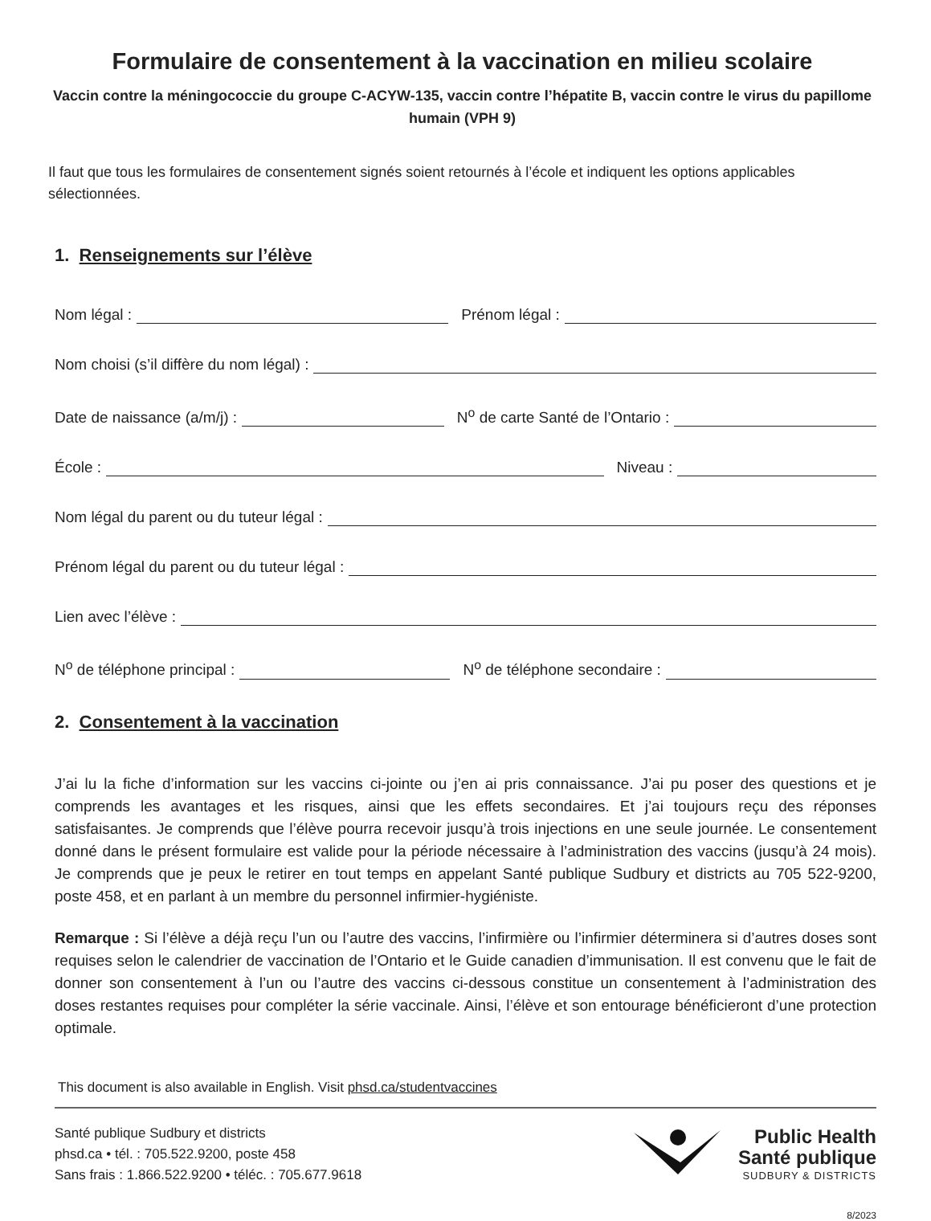Formulaire de consentement à la vaccination en milieu scolaire
Vaccin contre la méningococcie du groupe C-ACYW-135, vaccin contre l’hépatite B, vaccin contre le virus du papillome humain (VPH 9)
Il faut que tous les formulaires de consentement signés soient retournés à l’école et indiquent les options applicables sélectionnées.
1. Renseignements sur l’élève
Nom légal :
Prénom légal :
Nom choisi (s’il diffère du nom légal) :
Date de naissance (a/m/j) :
N<sup>o</sup> de carte Santé de l’Ontario :
École :
Niveau :
Nom légal du parent ou du tuteur légal :
Prénom légal du parent ou du tuteur légal :
Lien avec l’élève :
N<sup>o</sup> de téléphone principal :
N<sup>o</sup> de téléphone secondaire :
2. Consentement à la vaccination
J’ai lu la fiche d’information sur les vaccins ci-jointe ou j’en ai pris connaissance. J’ai pu poser des questions et je comprends les avantages et les risques, ainsi que les effets secondaires. Et j’ai toujours reçu des réponses satisfaisantes. Je comprends que l’élève pourra recevoir jusqu’à trois injections en une seule journée. Le consentement donné dans le présent formulaire est valide pour la période nécessaire à l’administration des vaccins (jusqu’à 24 mois). Je comprends que je peux le retirer en tout temps en appelant Santé publique Sudbury et districts au 705 522-9200, poste 458, et en parlant à un membre du personnel infirmier-hygiéniste.
Remarque : Si l’élève a déjà reçu l’un ou l’autre des vaccins, l’infirmière ou l’infirmier déterminera si d’autres doses sont requises selon le calendrier de vaccination de l’Ontario et le Guide canadien d’immunisation. Il est convenu que le fait de donner son consentement à l’un ou l’autre des vaccins ci-dessous constitue un consentement à l’administration des doses restantes requises pour compléter la série vaccinale. Ainsi, l’élève et son entourage bénéficieront d’une protection optimale.
This document is also available in English. Visit phsd.ca/studentvaccines
Santé publique Sudbury et districts
phsd.ca • tél. : 705.522.9200, poste 458
Sans frais : 1.866.522.9200 • téléc. : 705.677.9618
Public Health
Santé publique
SUDBURY & DISTRICTS
8/2023